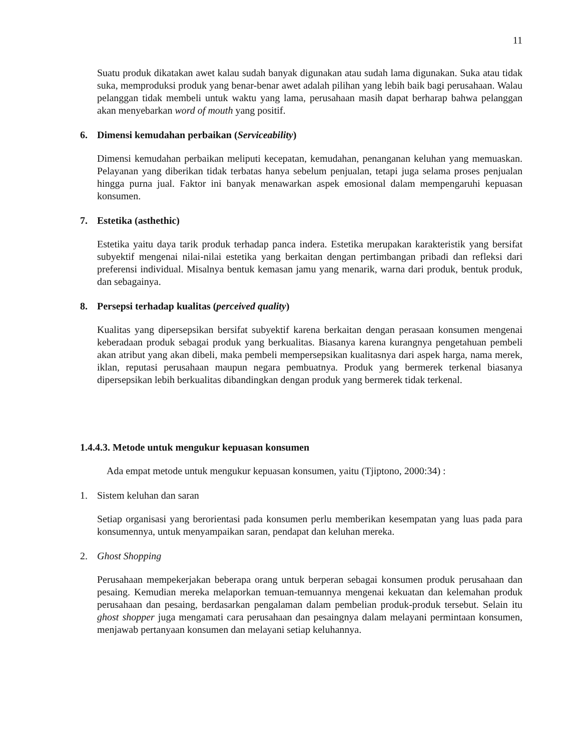11
Suatu produk dikatakan awet kalau sudah banyak digunakan atau sudah lama digunakan. Suka atau tidak suka, memproduksi produk yang benar-benar awet adalah pilihan yang lebih baik bagi perusahaan. Walau pelanggan tidak membeli untuk waktu yang lama, perusahaan masih dapat berharap bahwa pelanggan akan menyebarkan word of mouth yang positif.
6. Dimensi kemudahan perbaikan (Serviceability)
Dimensi kemudahan perbaikan meliputi kecepatan, kemudahan, penanganan keluhan yang memuaskan. Pelayanan yang diberikan tidak terbatas hanya sebelum penjualan, tetapi juga selama proses penjualan hingga purna jual. Faktor ini banyak menawarkan aspek emosional dalam mempengaruhi kepuasan konsumen.
7. Estetika (asthethic)
Estetika yaitu daya tarik produk terhadap panca indera. Estetika merupakan karakteristik yang bersifat subyektif mengenai nilai-nilai estetika yang berkaitan dengan pertimbangan pribadi dan refleksi dari preferensi individual. Misalnya bentuk kemasan jamu yang menarik, warna dari produk, bentuk produk, dan sebagainya.
8. Persepsi terhadap kualitas (perceived quality)
Kualitas yang dipersepsikan bersifat subyektif karena berkaitan dengan perasaan konsumen mengenai keberadaan produk sebagai produk yang berkualitas. Biasanya karena kurangnya pengetahuan pembeli akan atribut yang akan dibeli, maka pembeli mempersepsikan kualitasnya dari aspek harga, nama merek, iklan, reputasi perusahaan maupun negara pembuatnya. Produk yang bermerek terkenal biasanya dipersepsikan lebih berkualitas dibandingkan dengan produk yang bermerek tidak terkenal.
1.4.4.3. Metode untuk mengukur kepuasan konsumen
Ada empat metode untuk mengukur kepuasan konsumen, yaitu (Tjiptono, 2000:34) :
1. Sistem keluhan dan saran
Setiap organisasi yang berorientasi pada konsumen perlu memberikan kesempatan yang luas pada para konsumennya, untuk menyampaikan saran, pendapat dan keluhan mereka.
2. Ghost Shopping
Perusahaan mempekerjakan beberapa orang untuk berperan sebagai konsumen produk perusahaan dan pesaing. Kemudian mereka melaporkan temuan-temuannya mengenai kekuatan dan kelemahan produk perusahaan dan pesaing, berdasarkan pengalaman dalam pembelian produk-produk tersebut. Selain itu ghost shopper juga mengamati cara perusahaan dan pesaingnya dalam melayani permintaan konsumen, menjawab pertanyaan konsumen dan melayani setiap keluhannya.